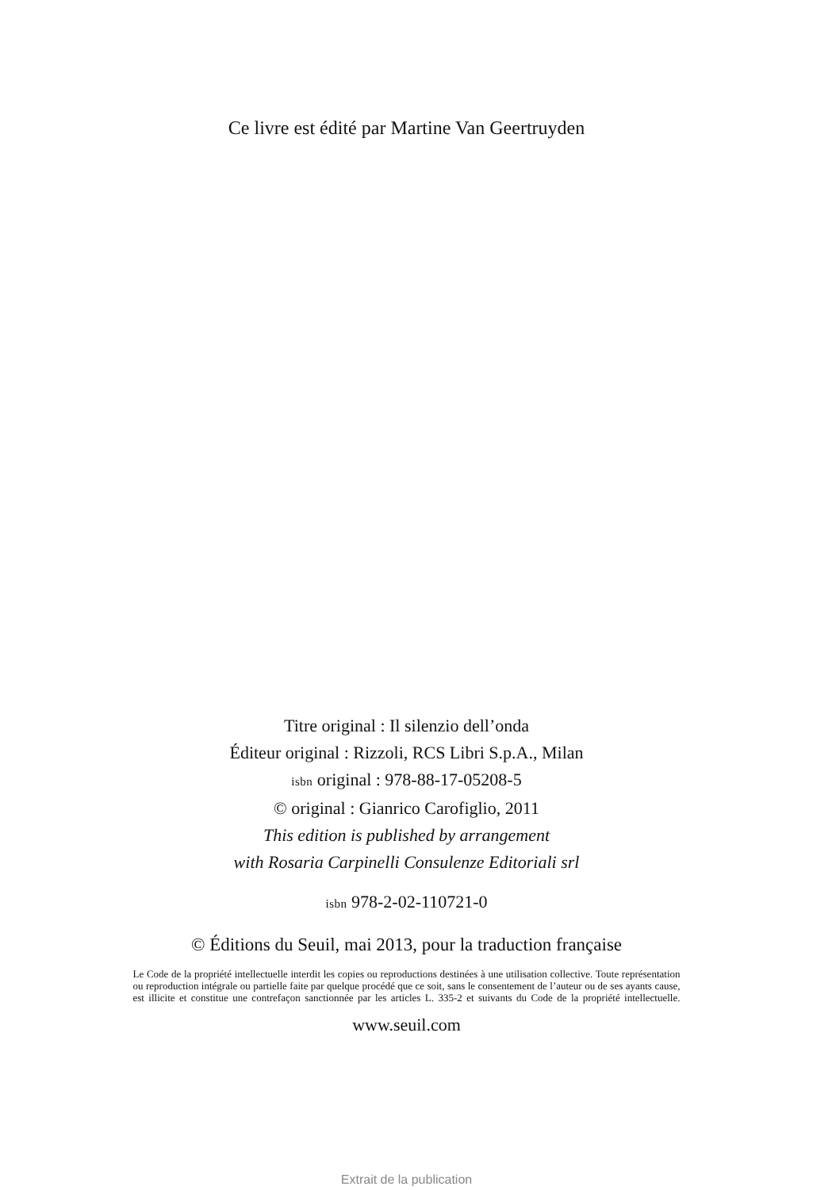Ce livre est édité par Martine Van Geertruyden
Titre original : Il silenzio dell’onda
Éditeur original : Rizzoli, RCS Libri S.p.A., Milan
isbn original : 978-88-17-05208-5
© original : Gianrico Carofiglio, 2011
This edition is published by arrangement
with Rosaria Carpinelli Consulenze Editoriali srl
isbn 978-2-02-110721-0
© Éditions du Seuil, mai 2013, pour la traduction française
Le Code de la propriété intellectuelle interdit les copies ou reproductions destinées à une utilisation collective. Toute représentation ou reproduction intégrale ou partielle faite par quelque procédé que ce soit, sans le consentement de l’auteur ou de ses ayants cause, est illicite et constitue une contrefaçon sanctionnée par les articles L. 335-2 et suivants du Code de la propriété intellectuelle.
www.seuil.com
Extrait de la publication